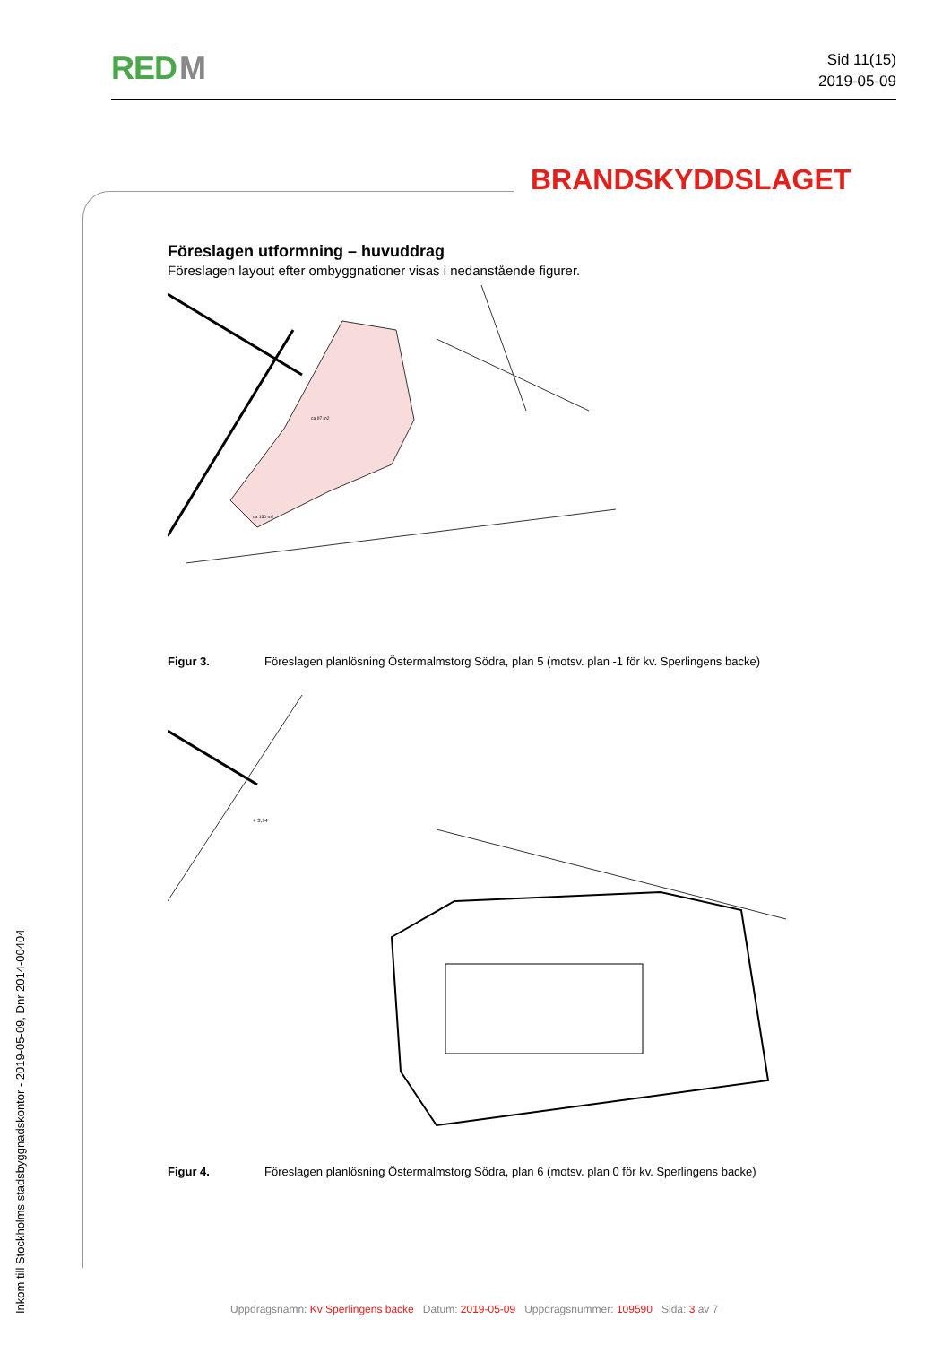REDM
Sid 11(15)
2019-05-09
BRANDSKYDDSLAGET
Föreslagen utformning – huvuddrag
Föreslagen layout efter ombyggnationer visas i nedanstående figurer.
ca 97 m2
ca 130 m2
Figur 3. Föreslagen planlösning Östermalmstorg Södra, plan 5 (motsv. plan -1 för kv. Sperlingens backe)
+ 3,94
Figur 4. Föreslagen planlösning Östermalmstorg Södra, plan 6 (motsv. plan 0 för kv. Sperlingens backe)
Inkom till Stockholms stadsbyggnadskontor - 2019-05-09, Dnr 2014-00404
Uppdragsnamn: Kv Sperlingens backe Datum: 2019-05-09 Uppdragsnummer: 109590 Sida: 3 av 7